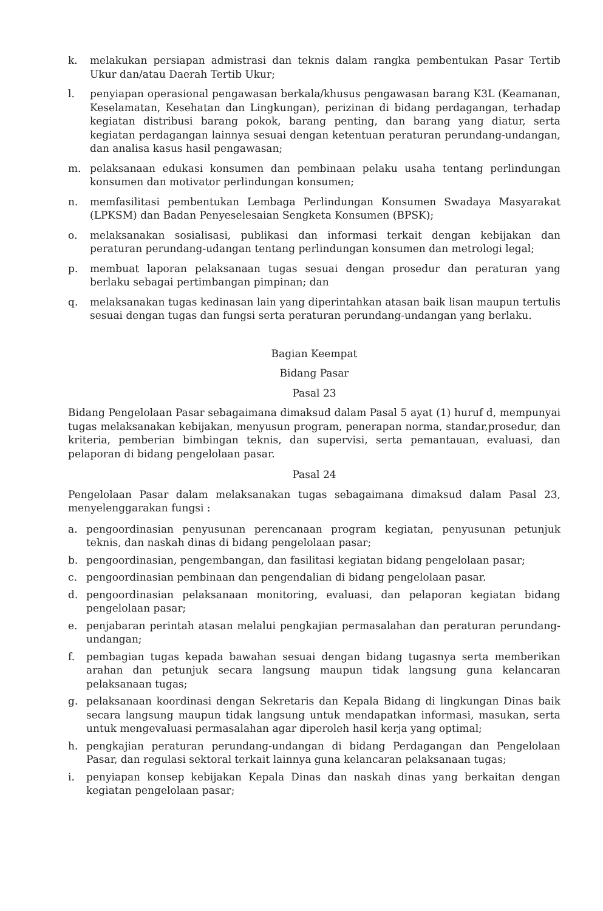k. melakukan persiapan admistrasi dan teknis dalam rangka pembentukan Pasar Tertib Ukur dan/atau Daerah Tertib Ukur;
l. penyiapan operasional pengawasan berkala/khusus pengawasan barang K3L (Keamanan, Keselamatan, Kesehatan dan Lingkungan), perizinan di bidang perdagangan, terhadap kegiatan distribusi barang pokok, barang penting, dan barang yang diatur, serta kegiatan perdagangan lainnya sesuai dengan ketentuan peraturan perundang-undangan, dan analisa kasus hasil pengawasan;
m. pelaksanaan edukasi konsumen dan pembinaan pelaku usaha tentang perlindungan konsumen dan motivator perlindungan konsumen;
n. memfasilitasi pembentukan Lembaga Perlindungan Konsumen Swadaya Masyarakat (LPKSM) dan Badan Penyeselesaian Sengketa Konsumen (BPSK);
o. melaksanakan sosialisasi, publikasi dan informasi terkait dengan kebijakan dan peraturan perundang-udangan tentang perlindungan konsumen dan metrologi legal;
p. membuat laporan pelaksanaan tugas sesuai dengan prosedur dan peraturan yang berlaku sebagai pertimbangan pimpinan; dan
q. melaksanakan tugas kedinasan lain yang diperintahkan atasan baik lisan maupun tertulis sesuai dengan tugas dan fungsi serta peraturan perundang-undangan yang berlaku.
Bagian Keempat
Bidang Pasar
Pasal 23
Bidang Pengelolaan Pasar sebagaimana dimaksud dalam Pasal 5 ayat (1) huruf d, mempunyai tugas melaksanakan kebijakan, menyusun program, penerapan norma, standar,prosedur, dan kriteria, pemberian bimbingan teknis, dan supervisi, serta pemantauan, evaluasi, dan pelaporan di bidang pengelolaan pasar.
Pasal 24
Pengelolaan Pasar dalam melaksanakan tugas sebagaimana dimaksud dalam Pasal 23, menyelenggarakan fungsi :
a. pengoordinasian penyusunan perencanaan program kegiatan, penyusunan petunjuk teknis, dan naskah dinas di bidang pengelolaan pasar;
b. pengoordinasian, pengembangan, dan fasilitasi kegiatan bidang pengelolaan pasar;
c. pengoordinasian pembinaan dan pengendalian di bidang pengelolaan pasar.
d. pengoordinasian pelaksanaan monitoring, evaluasi, dan pelaporan kegiatan bidang pengelolaan pasar;
e. penjabaran perintah atasan melalui pengkajian permasalahan dan peraturan perundang-undangan;
f. pembagian tugas kepada bawahan sesuai dengan bidang tugasnya serta memberikan arahan dan petunjuk secara langsung maupun tidak langsung guna kelancaran pelaksanaan tugas;
g. pelaksanaan koordinasi dengan Sekretaris dan Kepala Bidang di lingkungan Dinas baik secara langsung maupun tidak langsung untuk mendapatkan informasi, masukan, serta untuk mengevaluasi permasalahan agar diperoleh hasil kerja yang optimal;
h. pengkajian peraturan perundang-undangan di bidang Perdagangan dan Pengelolaan Pasar, dan regulasi sektoral terkait lainnya guna kelancaran pelaksanaan tugas;
i. penyiapan konsep kebijakan Kepala Dinas dan naskah dinas yang berkaitan dengan kegiatan pengelolaan pasar;